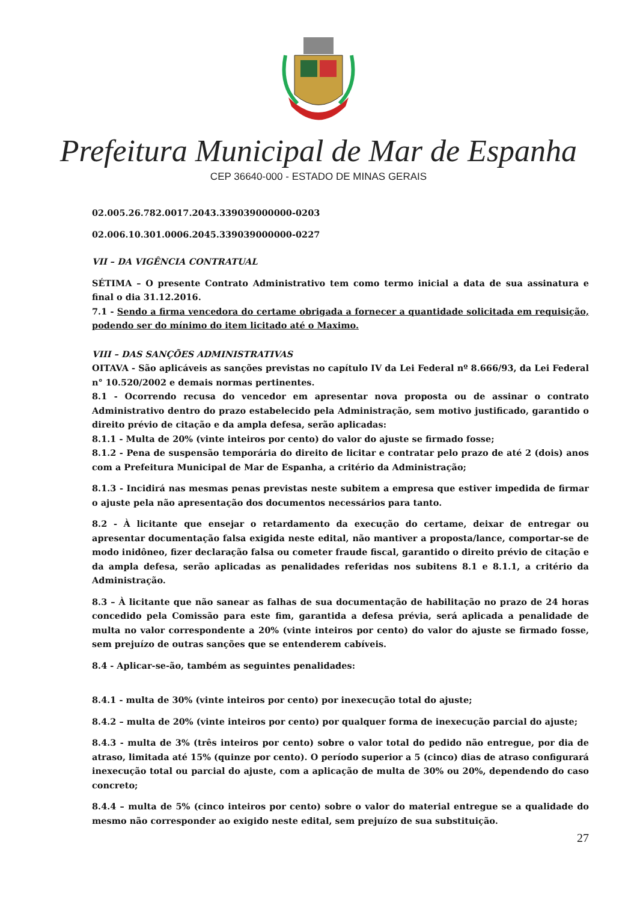Prefeitura Municipal de Mar de Espanha
CEP 36640-000 - ESTADO DE MINAS GERAIS
02.005.26.782.0017.2043.339039000000-0203
02.006.10.301.0006.2045.339039000000-0227
VII – DA VIGÊNCIA CONTRATUAL
SÉTIMA – O presente Contrato Administrativo tem como termo inicial a data de sua assinatura e final o dia 31.12.2016.
7.1 - Sendo a firma vencedora do certame obrigada a fornecer a quantidade solicitada em requisição, podendo ser do mínimo do item licitado até o Maximo.
VIII – DAS SANÇÕES ADMINISTRATIVAS
OITAVA - São aplicáveis as sanções previstas no capítulo IV da Lei Federal nº 8.666/93, da Lei Federal n° 10.520/2002 e demais normas pertinentes.
8.1 - Ocorrendo recusa do vencedor em apresentar nova proposta ou de assinar o contrato Administrativo dentro do prazo estabelecido pela Administração, sem motivo justificado, garantido o direito prévio de citação e da ampla defesa, serão aplicadas:
8.1.1 - Multa de 20% (vinte inteiros por cento) do valor do ajuste se firmado fosse;
8.1.2 - Pena de suspensão temporária do direito de licitar e contratar pelo prazo de até 2 (dois) anos com a Prefeitura Municipal de Mar de Espanha, a critério da Administração;
8.1.3 - Incidirá nas mesmas penas previstas neste subitem a empresa que estiver impedida de firmar o ajuste pela não apresentação dos documentos necessários para tanto.
8.2 - À licitante que ensejar o retardamento da execução do certame, deixar de entregar ou apresentar documentação falsa exigida neste edital, não mantiver a proposta/lance, comportar-se de modo inidôneo, fizer declaração falsa ou cometer fraude fiscal, garantido o direito prévio de citação e da ampla defesa, serão aplicadas as penalidades referidas nos subitens 8.1 e 8.1.1, a critério da Administração.
8.3 – À licitante que não sanear as falhas de sua documentação de habilitação no prazo de 24 horas concedido pela Comissão para este fim, garantida a defesa prévia, será aplicada a penalidade de multa no valor correspondente a 20% (vinte inteiros por cento) do valor do ajuste se firmado fosse, sem prejuízo de outras sanções que se entenderem cabíveis.
8.4 - Aplicar-se-ão, também as seguintes penalidades:
8.4.1 - multa de 30% (vinte inteiros por cento) por inexecução total do ajuste;
8.4.2 – multa de 20% (vinte inteiros por cento) por qualquer forma de inexecução parcial do ajuste;
8.4.3 - multa de 3% (três inteiros por cento) sobre o valor total do pedido não entregue, por dia de atraso, limitada até 15% (quinze por cento). O período superior a 5 (cinco) dias de atraso configurará inexecução total ou parcial do ajuste, com a aplicação de multa de 30% ou 20%, dependendo do caso concreto;
8.4.4 – multa de 5% (cinco inteiros por cento) sobre o valor do material entregue se a qualidade do mesmo não corresponder ao exigido neste edital, sem prejuízo de sua substituição.
27